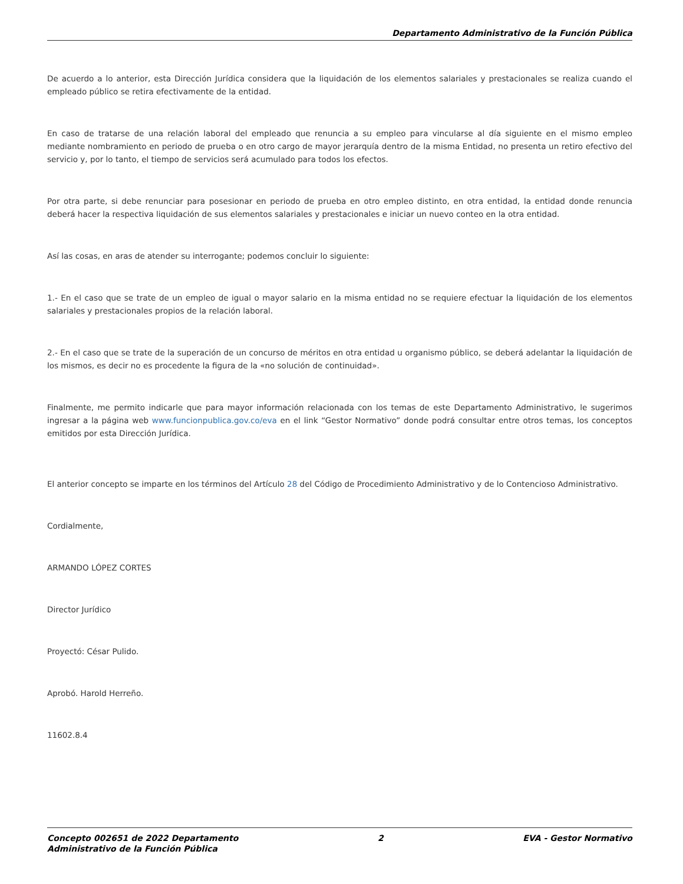Departamento Administrativo de la Función Pública
De acuerdo a lo anterior, esta Dirección Jurídica considera que la liquidación de los elementos salariales y prestacionales se realiza cuando el empleado público se retira efectivamente de la entidad.
En caso de tratarse de una relación laboral del empleado que renuncia a su empleo para vincularse al día siguiente en el mismo empleo mediante nombramiento en periodo de prueba o en otro cargo de mayor jerarquía dentro de la misma Entidad, no presenta un retiro efectivo del servicio y, por lo tanto, el tiempo de servicios será acumulado para todos los efectos.
Por otra parte, si debe renunciar para posesionar en periodo de prueba en otro empleo distinto, en otra entidad, la entidad donde renuncia deberá hacer la respectiva liquidación de sus elementos salariales y prestacionales e iniciar un nuevo conteo en la otra entidad.
Así las cosas, en aras de atender su interrogante; podemos concluir lo siguiente:
1.- En el caso que se trate de un empleo de igual o mayor salario en la misma entidad no se requiere efectuar la liquidación de los elementos salariales y prestacionales propios de la relación laboral.
2.- En el caso que se trate de la superación de un concurso de méritos en otra entidad u organismo público, se deberá adelantar la liquidación de los mismos, es decir no es procedente la figura de la «no solución de continuidad».
Finalmente, me permito indicarle que para mayor información relacionada con los temas de este Departamento Administrativo, le sugerimos ingresar a la página web www.funcionpublica.gov.co/eva en el link “Gestor Normativo” donde podrá consultar entre otros temas, los conceptos emitidos por esta Dirección Jurídica.
El anterior concepto se imparte en los términos del Artículo 28 del Código de Procedimiento Administrativo y de lo Contencioso Administrativo.
Cordialmente,
ARMANDO LÓPEZ CORTES
Director Jurídico
Proyectó: César Pulido.
Aprobó. Harold Herreño.
11602.8.4
Concepto 002651 de 2022 Departamento
Administrativo de la Función Pública 2 EVA - Gestor Normativo